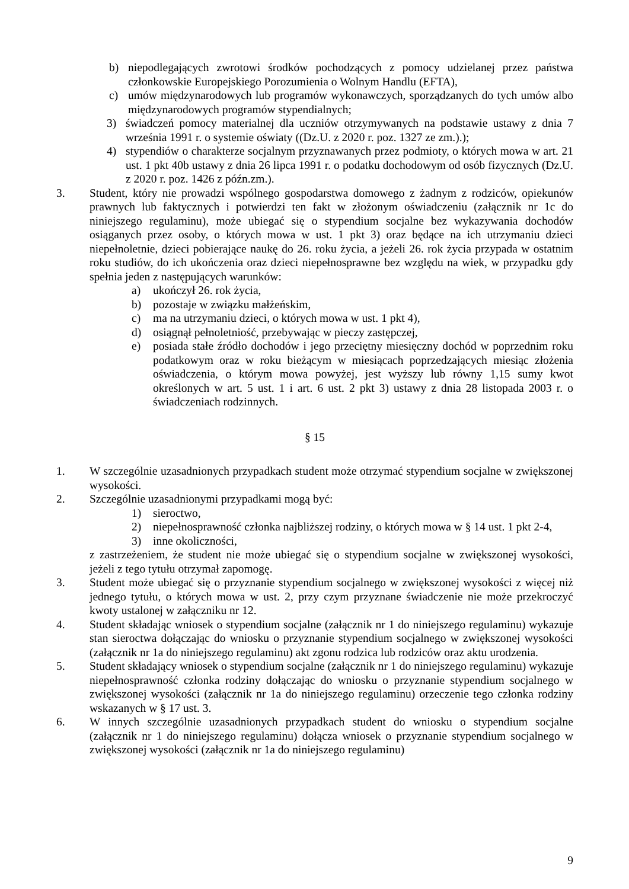b) niepodlegających zwrotowi środków pochodzących z pomocy udzielanej przez państwa członkowskie Europejskiego Porozumienia o Wolnym Handlu (EFTA),
c) umów międzynarodowych lub programów wykonawczych, sporządzanych do tych umów albo międzynarodowych programów stypendialnych;
3) świadczeń pomocy materialnej dla uczniów otrzymywanych na podstawie ustawy z dnia 7 września 1991 r. o systemie oświaty ((Dz.U. z 2020 r. poz. 1327 ze zm.).);
4) stypendiów o charakterze socjalnym przyznawanych przez podmioty, o których mowa w art. 21 ust. 1 pkt 40b ustawy z dnia 26 lipca 1991 r. o podatku dochodowym od osób fizycznych (Dz.U. z 2020 r. poz. 1426 z późn.zm.).
3. Student, który nie prowadzi wspólnego gospodarstwa domowego z żadnym z rodziców, opiekunów prawnych lub faktycznych i potwierdzi ten fakt w złożonym oświadczeniu (załącznik nr 1c do niniejszego regulaminu), może ubiegać się o stypendium socjalne bez wykazywania dochodów osiąganych przez osoby, o których mowa w ust. 1 pkt 3) oraz będące na ich utrzymaniu dzieci niepełnoletnie, dzieci pobierające naukę do 26. roku życia, a jeżeli 26. rok życia przypada w ostatnim roku studiów, do ich ukończenia oraz dzieci niepełnosprawne bez względu na wiek, w przypadku gdy spełnia jeden z następujących warunków:
a) ukończył 26. rok życia,
b) pozostaje w związku małżeńskim,
c) ma na utrzymaniu dzieci, o których mowa w ust. 1 pkt 4),
d) osiągnął pełnoletniość, przebywając w pieczy zastępczej,
e) posiada stałe źródło dochodów i jego przeciętny miesięczny dochód w poprzednim roku podatkowym oraz w roku bieżącym w miesiącach poprzedzających miesiąc złożenia oświadczenia, o którym mowa powyżej, jest wyższy lub równy 1,15 sumy kwot określonych w art. 5 ust. 1 i art. 6 ust. 2 pkt 3) ustawy z dnia 28 listopada 2003 r. o świadczeniach rodzinnych.
§ 15
1. W szczególnie uzasadnionych przypadkach student może otrzymać stypendium socjalne w zwiększonej wysokości.
2. Szczególnie uzasadnionymi przypadkami mogą być:
1) sieroctwo,
2) niepełnosprawność członka najbliższej rodziny, o których mowa w § 14 ust. 1 pkt 2-4,
3) inne okoliczności,
z zastrzeżeniem, że student nie może ubiegać się o stypendium socjalne w zwiększonej wysokości, jeżeli z tego tytułu otrzymał zapomogę.
3. Student może ubiegać się o przyznanie stypendium socjalnego w zwiększonej wysokości z więcej niż jednego tytułu, o których mowa w ust. 2, przy czym przyznane świadczenie nie może przekroczyć kwoty ustalonej w załączniku nr 12.
4. Student składając wniosek o stypendium socjalne (załącznik nr 1 do niniejszego regulaminu) wykazuje stan sieroctwa dołączając do wniosku o przyznanie stypendium socjalnego w zwiększonej wysokości (załącznik nr 1a do niniejszego regulaminu) akt zgonu rodzica lub rodziców oraz aktu urodzenia.
5. Student składający wniosek o stypendium socjalne (załącznik nr 1 do niniejszego regulaminu) wykazuje niepełnosprawność członka rodziny dołączając do wniosku o przyznanie stypendium socjalnego w zwiększonej wysokości (załącznik nr 1a do niniejszego regulaminu) orzeczenie tego członka rodziny wskazanych w § 17 ust. 3.
6. W innych szczególnie uzasadnionych przypadkach student do wniosku o stypendium socjalne (załącznik nr 1 do niniejszego regulaminu) dołącza wniosek o przyznanie stypendium socjalnego w zwiększonej wysokości (załącznik nr 1a do niniejszego regulaminu)
9